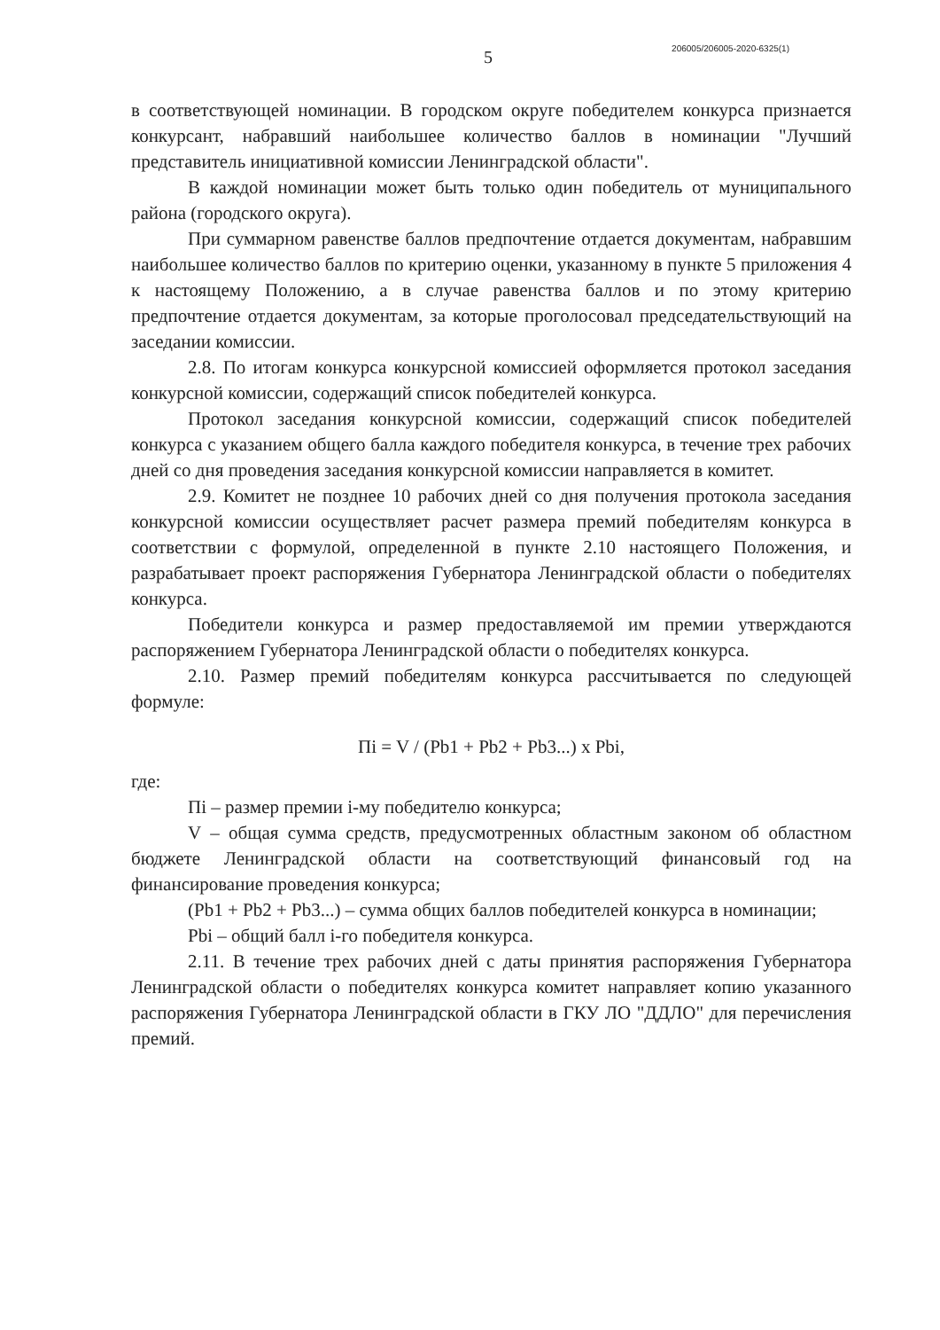5 206005/206005-2020-6325(1)
в соответствующей номинации. В городском округе победителем конкурса признается конкурсант, набравший наибольшее количество баллов в номинации "Лучший представитель инициативной комиссии Ленинградской области".
В каждой номинации может быть только один победитель от муниципального района (городского округа).
При суммарном равенстве баллов предпочтение отдается документам, набравшим наибольшее количество баллов по критерию оценки, указанному в пункте 5 приложения 4 к настоящему Положению, а в случае равенства баллов и по этому критерию предпочтение отдается документам, за которые проголосовал председательствующий на заседании комиссии.
2.8. По итогам конкурса конкурсной комиссией оформляется протокол заседания конкурсной комиссии, содержащий список победителей конкурса.
Протокол заседания конкурсной комиссии, содержащий список победителей конкурса с указанием общего балла каждого победителя конкурса, в течение трех рабочих дней со дня проведения заседания конкурсной комиссии направляется в комитет.
2.9. Комитет не позднее 10 рабочих дней со дня получения протокола заседания конкурсной комиссии осуществляет расчет размера премий победителям конкурса в соответствии с формулой, определенной в пункте 2.10 настоящего Положения, и разрабатывает проект распоряжения Губернатора Ленинградской области о победителях конкурса.
Победители конкурса и размер предоставляемой им премии утверждаются распоряжением Губернатора Ленинградской области о победителях конкурса.
2.10. Размер премий победителям конкурса рассчитывается по следующей формуле:
Пi = V / (Pb1 + Pb2 + Pb3...) x Pbi,
где:
Пi – размер премии i-му победителю конкурса;
V – общая сумма средств, предусмотренных областным законом об областном бюджете Ленинградской области на соответствующий финансовый год на финансирование проведения конкурса;
(Pb1 + Pb2 + Pb3...) – сумма общих баллов победителей конкурса в номинации;
Pbi – общий балл i-го победителя конкурса.
2.11. В течение трех рабочих дней с даты принятия распоряжения Губернатора Ленинградской области о победителях конкурса комитет направляет копию указанного распоряжения Губернатора Ленинградской области в ГКУ ЛО "ДДЛО" для перечисления премий.